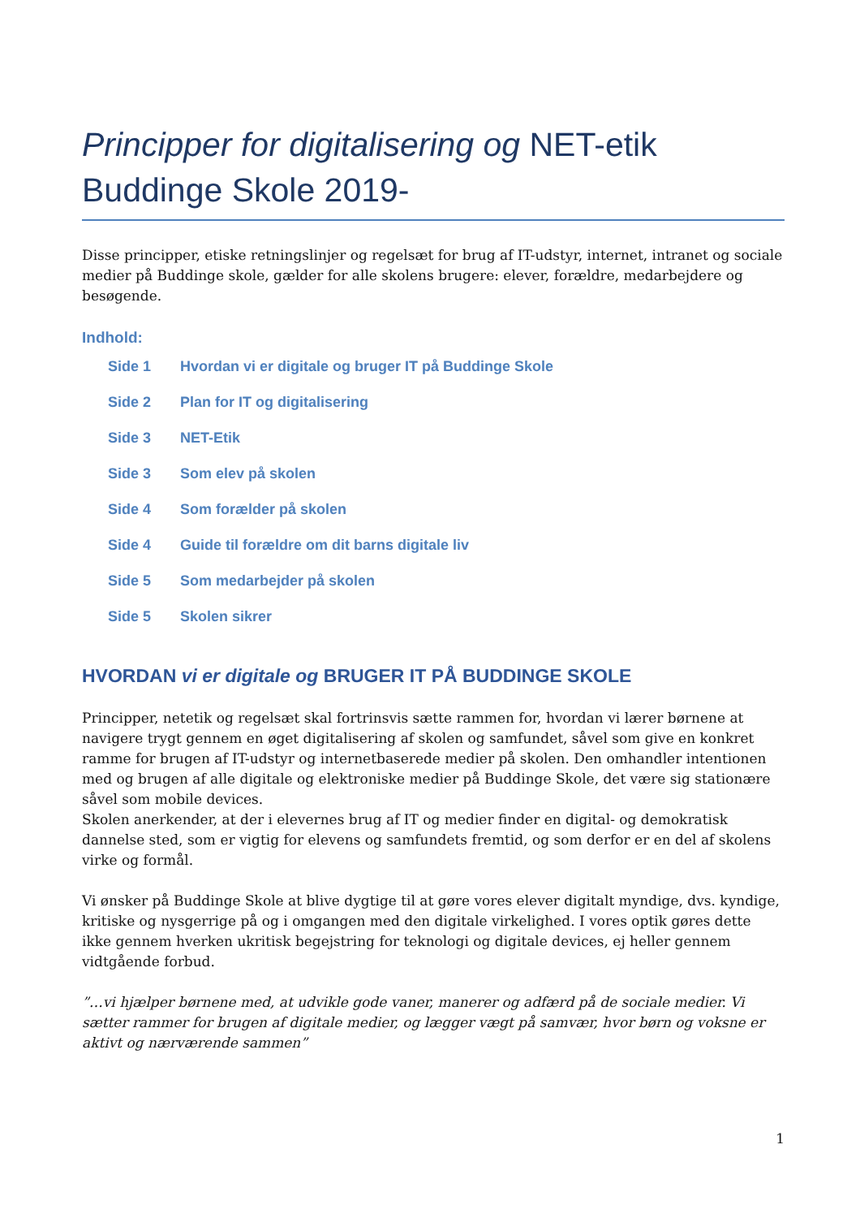Principper for digitalisering og NET-etik
Buddinge Skole 2019-
Disse principper, etiske retningslinjer og regelsæt for brug af IT-udstyr, internet, intranet og sociale medier på Buddinge skole, gælder for alle skolens brugere: elever, forældre, medarbejdere og besøgende.
Indhold:
Side 1 Hvordan vi er digitale og bruger IT på Buddinge Skole
Side 2 Plan for IT og digitalisering
Side 3 NET-Etik
Side 3 Som elev på skolen
Side 4 Som forælder på skolen
Side 4 Guide til forældre om dit barns digitale liv
Side 5 Som medarbejder på skolen
Side 5 Skolen sikrer
HVORDAN vi er digitale og BRUGER IT PÅ BUDDINGE SKOLE
Principper, netetik og regelsæt skal fortrinsvis sætte rammen for, hvordan vi lærer børnene at navigere trygt gennem en øget digitalisering af skolen og samfundet, såvel som give en konkret ramme for brugen af IT-udstyr og internetbaserede medier på skolen. Den omhandler intentionen med og brugen af alle digitale og elektroniske medier på Buddinge Skole, det være sig stationære såvel som mobile devices.
Skolen anerkender, at der i elevernes brug af IT og medier finder en digital- og demokratisk dannelse sted, som er vigtig for elevens og samfundets fremtid, og som derfor er en del af skolens virke og formål.
Vi ønsker på Buddinge Skole at blive dygtige til at gøre vores elever digitalt myndige, dvs. kyndige, kritiske og nysgerrige på og i omgangen med den digitale virkelighed. I vores optik gøres dette ikke gennem hverken ukritisk begejstring for teknologi og digitale devices, ej heller gennem vidtgående forbud.
”…vi hjælper børnene med, at udvikle gode vaner, manerer og adfærd på de sociale medier. Vi sætter rammer for brugen af digitale medier, og lægger vægt på samvær, hvor børn og voksne er aktivt og nærværende sammen”
1